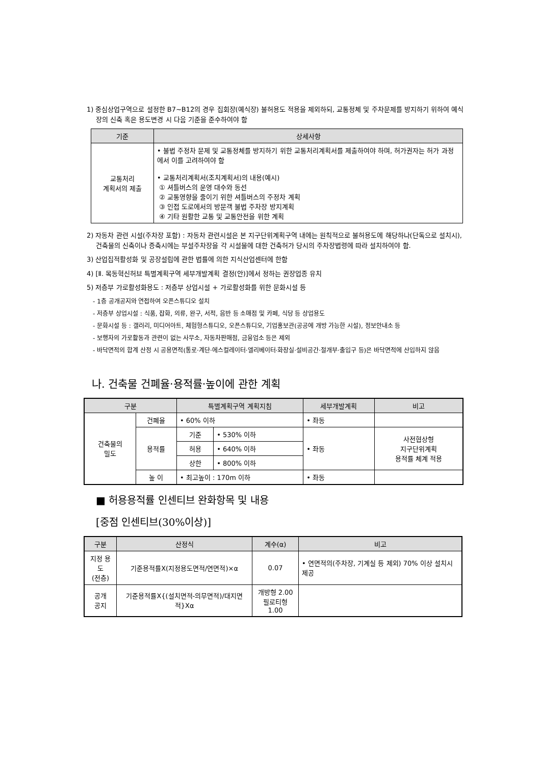1) 중심상업구역으로 설정한 B7~B12의 경우 집회장(예식장) 불허용도 적용을 제외하되, 교통정체 및 주차문제를 방지하기 위하여 예식장의 신축 혹은 용도변경 시 다음 기준을 준수하여야 함
| 기준 | 상세사항 |
| --- | --- |
| 교통처리 계획서의 제출 | • 불법 주정차 문제 및 교통정체를 방지하기 위한 교통처리계획서를 제출하여야 하며, 허가권자는 허가 과정에서 이를 고려하여야 함 • 교통처리계획서(조치계획서)의 내용(예시) ① 셔틀버스의 운영 대수와 동선 ② 교통영향을 줄이기 위한 셔틀버스의 주정차 계획 ③ 인접 도로에서의 방문객 불법 주차장 방지계획 ④ 기타 원활한 교통 및 교통안전을 위한 계획 |
2) 자동차 관련 시설(주차장 포함) : 자동차 관련시설은 본 지구단위계획구역 내에는 원칙적으로 불허용도에 해당하나(단독으로 설치시), 건축물의 신축이나 증축시에는 부설주차장을 각 시설물에 대한 건축허가 당시의 주차장법령에 따라 설치하여야 함.
3) 산업집적활성화 및 공장설립에 관한 법률에 의한 지식산업센터에 한함
4) [Ⅱ. 목동혁신허브 특별계획구역 세부개발계획 결정(안)]에서 정하는 권장업종 유치
5) 저층부 가로활성화용도 : 저층부 상업시설 + 가로활성화를 위한 문화시설 등
- 1층 공개공지와 연접하여 오픈스튜디오 설치
- 저층부 상업시설 : 식품, 잡화, 의류, 완구, 서적, 음반 등 소매점 및 카페, 식당 등 상업용도
- 문화시설 등 : 갤러리, 미디어아트, 체험형스튜디오, 오픈스튜디오, 기업홍보관(공공에 개방 가능한 시설), 정보안내소 등
- 보행자의 가로활동과 관련이 없는 사무소, 자동차판매점, 금융업소 등은 제외
- 바닥면적의 합계 산정 시 공용면적(통로·계단·에스컬레이터·엘리베이터·화장실·설비공간·절개부·출입구 등)은 바닥면적에 산입하지 않음
나. 건축물 건폐율·용적률·높이에 관한 계획
| 구분 | | 특별계획구역 계획지침 | | 세부개발계획 | 비고 |
| --- | --- | --- | --- | --- | --- |
| 건축물의 밀도 | 건폐율 | • 60% 이하 | | • 좌동 | |
| | 용적률 | 기준 | • 530% 이하 | • 좌동 | 사전협상형 지구단위계획 용적률 체계 적용 |
| | | 허용 | • 640% 이하 | | |
| | | 상한 | • 800% 이하 | | |
| | 높 이 | • 최고높이 : 170m 이하 | | • 좌동 | |
■ 허용용적률 인센티브 완화항목 및 내용
[중점 인센티브(30%이상)]
| 구분 | 산정식 | 계수(α) | 비고 |
| --- | --- | --- | --- |
| 지정 용도 (전층) | 기준용적률X(지정용도면적/연면적)×α | 0.07 | • 연면적의(주차장, 기계실 등 제외) 70% 이상 설치시 제공 |
| 공개 공지 | 기준용적률X{(설치면적-의무면적)/대지면적}Xα | 개방형 2.00 필로티형 1.00 | |